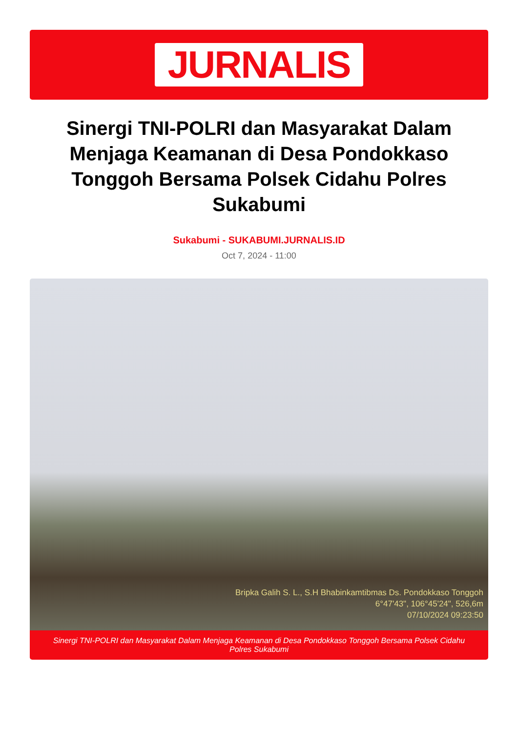JURNALIS
Sinergi TNI-POLRI dan Masyarakat Dalam Menjaga Keamanan di Desa Pondokkaso Tonggoh Bersama Polsek Cidahu Polres Sukabumi
Sukabumi - SUKABUMI.JURNALIS.ID
Oct 7, 2024 - 11:00
Bripka Galih S. L., S.H Bhabinkamtibmas Ds. Pondokkaso Tonggoh
6°47'43", 106°45'24", 526,6m
07/10/2024 09:23:50
Sinergi TNI-POLRI dan Masyarakat Dalam Menjaga Keamanan di Desa Pondokkaso Tonggoh Bersama Polsek Cidahu Polres Sukabumi